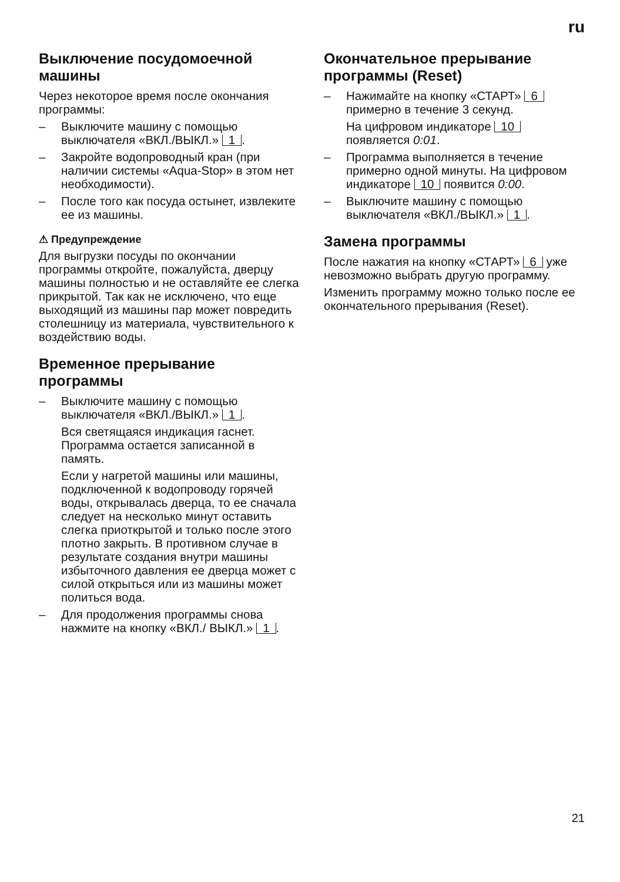ru
Выключение посудомоечной машины
Через некоторое время после окончания программы:
– Выключите машину с помощью выключателя «ВКЛ./ВЫКЛ.» 1.
– Закройте водопроводный кран (при наличии системы «Aqua-Stop» в этом нет необходимости).
– После того как посуда остынет, извлеките ее из машины.
⚠ Предупреждение
Для выгрузки посуды по окончании программы откройте, пожалуйста, дверцу машины полностью и не оставляйте ее слегка прикрытой. Так как не исключено, что еще выходящий из машины пар может повредить столешницу из материала, чувствительного к воздействию воды.
Временное прерывание программы
– Выключите машину с помощью выключателя «ВКЛ./ВЫКЛ.» 1.
Вся светящаяся индикация гаснет. Программа остается записанной в память.
Если у нагретой машины или машины, подключенной к водопроводу горячей воды, открывалась дверца, то ее сначала следует на несколько минут оставить слегка приоткрытой и только после этого плотно закрыть. В противном случае в результате создания внутри машины избыточного давления ее дверца может с силой открыться или из машины может политься вода.
– Для продолжения программы снова нажмите на кнопку «ВКЛ./ ВЫКЛ.» 1.
Окончательное прерывание программы (Reset)
– Нажимайте на кнопку «СТАРТ» 6 примерно в течение 3 секунд.
На цифровом индикаторе 10 появляется 0:01.
– Программа выполняется в течение примерно одной минуты. На цифровом индикаторе 10 появится 0:00.
– Выключите машину с помощью выключателя «ВКЛ./ВЫКЛ.» 1.
Замена программы
После нажатия на кнопку «СТАРТ» 6 уже невозможно выбрать другую программу.
Изменить программу можно только после ее окончательного прерывания (Reset).
21